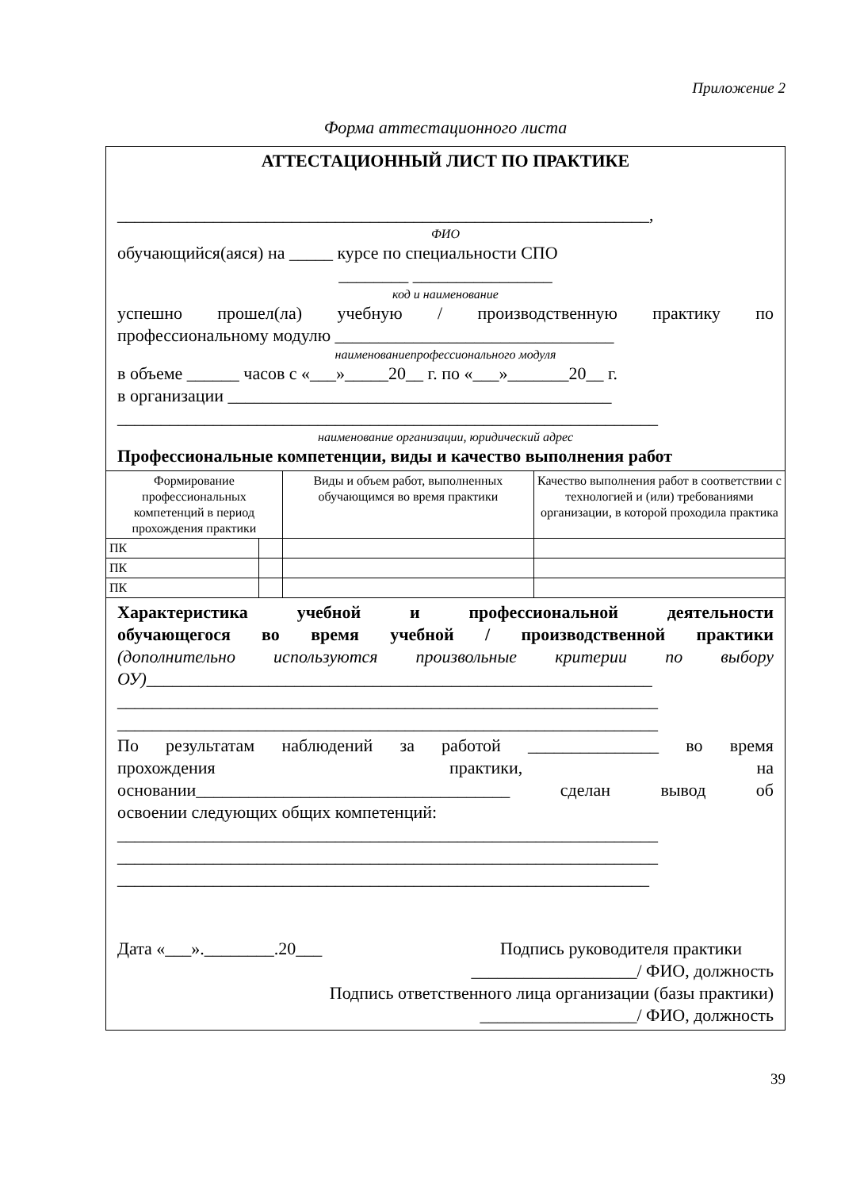Приложение 2
Форма аттестационного листа
АТТЕСТАЦИОННЫЙ ЛИСТ ПО ПРАКТИКЕ
_____________________________________________________________,
ФИО
обучающийся(аяся) на _____ курсе по специальности СПО
________ ________________
код и наименование
успешно прошел(ла) учебную / производственную практику по
профессиональному модулю ________________________________
наименованиепрофессионального модуля
в объеме ______ часов с «___»_____20__ г. по «___»_______20__ г.
в организации ____________________________________________
______________________________________________________________
наименование организации, юридический адрес
Профессиональные компетенции, виды и качество выполнения работ
| Формирование профессиональных компетенций в период прохождения практики | | Виды и объем работ, выполненных обучающимся во время практики | Качество выполнения работ в соответствии с технологией и (или) требованиями организации, в которой проходила практика |
| ПК | | | |
| ПК | | | |
| ПК | | | |
Характеристика учебной и профессиональной деятельности
обучающегося во время учебной / производственной практики
(дополнительно используются произвольные критерии по выбору
ОУ)__________________________________________________________
______________________________________________________________
______________________________________________________________
По результатам наблюдений за работой _______________ во время
прохождения практики, на
основании____________________________________ сделан вывод об
освоении следующих общих компетенций:
______________________________________________________________
______________________________________________________________
_____________________________________________________________
Дата «___».________.20___ Подпись руководителя практики
___________________/ ФИО, должность
Подпись ответственного лица организации (базы практики)
__________________/ ФИО, должность
39